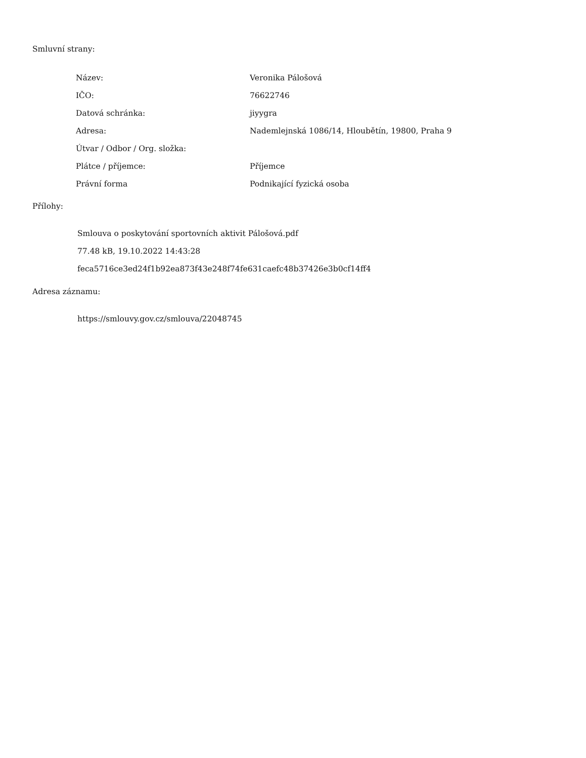Smluvní strany:
| Název: | Veronika Pálošová |
| IČO: | 76622746 |
| Datová schránka: | jiyygra |
| Adresa: | Nademlejnská 1086/14, Hloubětín, 19800, Praha 9 |
| Útvar / Odbor / Org. složka: | |
| Plátce / příjemce: | Příjemce |
| Právní forma | Podnikající fyzická osoba |
Přílohy:
Smlouva o poskytování sportovních aktivit Pálošová.pdf
77.48 kB, 19.10.2022 14:43:28
feca5716ce3ed24f1b92ea873f43e248f74fe631caefc48b37426e3b0cf14ff4
Adresa záznamu:
https://smlouvy.gov.cz/smlouva/22048745